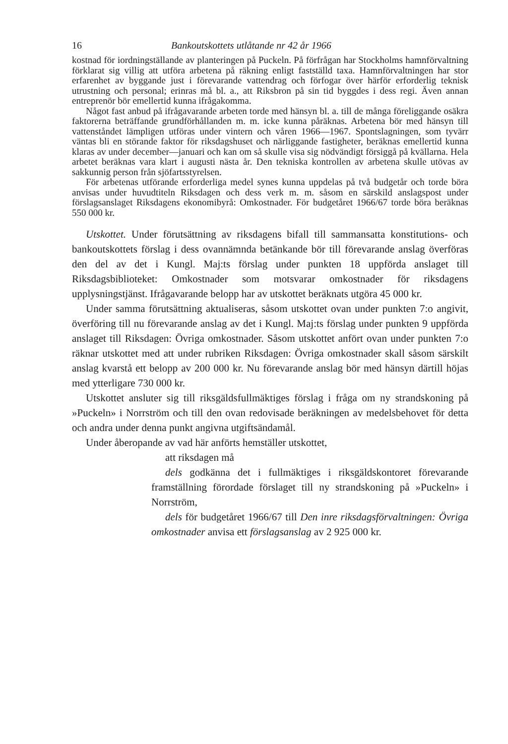16 Bankoutskottets utlåtande nr 42 år 1966
kostnad för iordningställande av planteringen på Puckeln. På förfrågan har Stockholms hamnförvaltning förklarat sig villig att utföra arbetena på räkning enligt fastställd taxa. Hamnförvaltningen har stor erfarenhet av byggande just i förevarande vattendrag och förfogar över härför erforderlig teknisk utrustning och personal; erinras må bl. a., att Riksbron på sin tid byggdes i dess regi. Även annan entreprenör bör emellertid kunna ifrågakomma.
Något fast anbud på ifrågavarande arbeten torde med hänsyn bl. a. till de många föreliggande osäkra faktorerna beträffande grundförhållanden m. m. icke kunna påräknas. Arbetena bör med hänsyn till vattenståndet lämpligen utföras under vintern och våren 1966—1967. Spontslagningen, som tyvärr väntas bli en störande faktor för riksdagshuset och närliggande fastigheter, beräknas emellertid kunna klaras av under december—januari och kan om så skulle visa sig nödvändigt försiggå på kvällarna. Hela arbetet beräknas vara klart i augusti nästa år. Den tekniska kontrollen av arbetena skulle utövas av sakkunnig person från sjöfartsstyrelsen.
För arbetenas utförande erforderliga medel synes kunna uppdelas på två budgetår och torde böra anvisas under huvudtiteln Riksdagen och dess verk m. m. såsom en särskild anslagspost under förslagsanslaget Riksdagens ekonomibyrå: Omkostnader. För budgetåret 1966/67 torde böra beräknas 550 000 kr.
Utskottet. Under förutsättning av riksdagens bifall till sammansatta konstitutions- och bankoutskottets förslag i dess ovannämnda betänkande bör till förevarande anslag överföras den del av det i Kungl. Maj:ts förslag under punkten 18 uppförda anslaget till Riksdagsbiblioteket: Omkostnader som motsvarar omkostnader för riksdagens upplysningstjänst. Ifrågavarande belopp har av utskottet beräknats utgöra 45 000 kr.
Under samma förutsättning aktualiseras, såsom utskottet ovan under punkten 7:o angivit, överföring till nu förevarande anslag av det i Kungl. Maj:ts förslag under punkten 9 uppförda anslaget till Riksdagen: Övriga omkostnader. Såsom utskottet anfört ovan under punkten 7:o räknar utskottet med att under rubriken Riksdagen: Övriga omkostnader skall såsom särskilt anslag kvarstå ett belopp av 200 000 kr. Nu förevarande anslag bör med hänsyn därtill höjas med ytterligare 730 000 kr.
Utskottet ansluter sig till riksgäldsfullmäktiges förslag i fråga om ny strandskoning på »Puckeln» i Norrström och till den ovan redovisade beräkningen av medelsbehovet för detta och andra under denna punkt angivna utgiftsändamål.
Under åberopande av vad här anförts hemställer utskottet,
att riksdagen må
dels godkänna det i fullmäktiges i riksgäldskontoret förevarande framställning förordade förslaget till ny strandskoning på »Puckeln» i Norrström,
dels för budgetåret 1966/67 till Den inre riksdagsförvaltningen: Övriga omkostnader anvisa ett förslagsanslag av 2 925 000 kr.